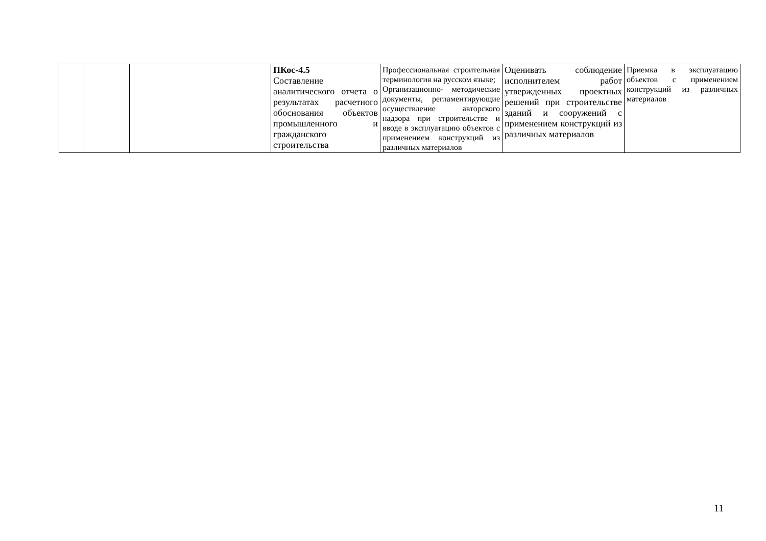| | | | ПКос-4.5 Составление аналитического отчета о результатах расчетного обоснования объектов промышленного и гражданского строительства | Профессиональная строительная терминология на русском языке; Организационно- методические документы, регламентирующие осуществление авторского надзора при строительстве и вводе в эксплуатацию объектов с применением конструкций из различных материалов | Оценивать соблюдение исполнителем работ утвержденных проектных решений при строительстве зданий и сооружений с применением конструкций из различных материалов | Приемка в эксплуатацию объектов с применением конструкций из различных материалов |
11